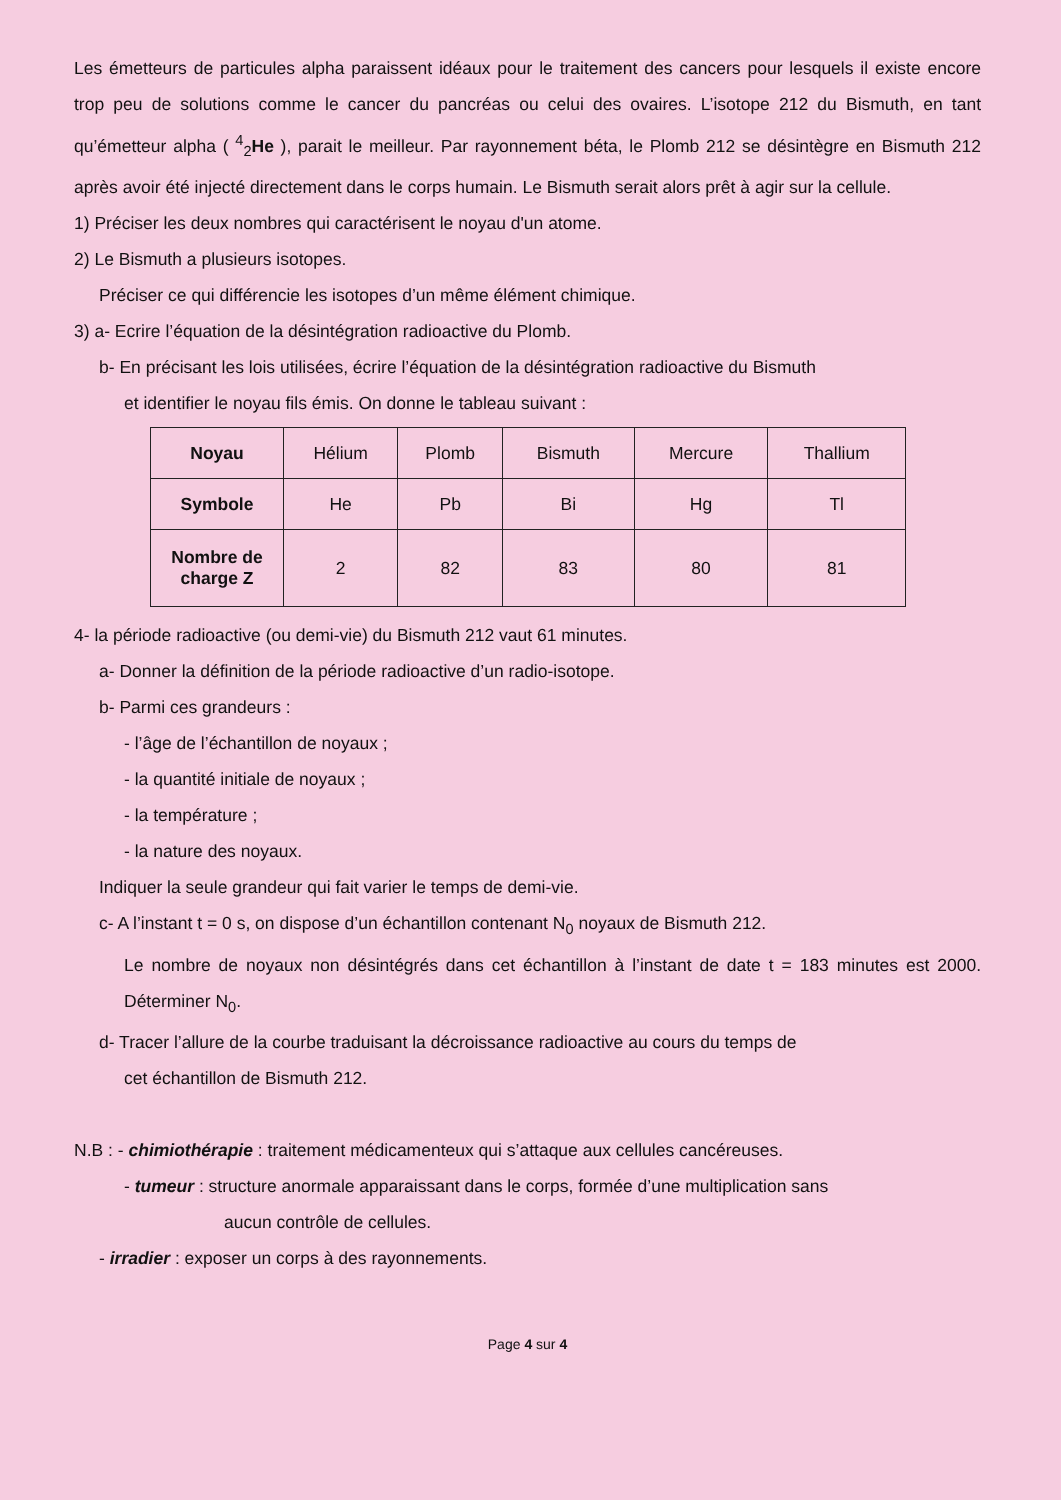Les émetteurs de particules alpha paraissent idéaux pour le traitement des cancers pour lesquels il existe encore trop peu de solutions comme le cancer du pancréas ou celui des ovaires. L’isotope 212 du Bismuth, en tant qu’émetteur alpha ( <sup>4</sup><sub>2</sub>He ), parait le meilleur. Par rayonnement béta, le Plomb 212 se désintègre en Bismuth 212 après avoir été injecté directement dans le corps humain. Le Bismuth serait alors prêt à agir sur la cellule.
1) Préciser les deux nombres qui caractérisent le noyau d'un atome.
2) Le Bismuth a plusieurs isotopes.
Préciser ce qui différencie les isotopes d’un même élément chimique.
3) a- Ecrire l’équation de la désintégration radioactive du Plomb.
b- En précisant les lois utilisées, écrire l’équation de la désintégration radioactive du Bismuth
et identifier le noyau fils émis. On donne le tableau suivant :
| Noyau | Hélium | Plomb | Bismuth | Mercure | Thallium |
| Symbole | He | Pb | Bi | Hg | Tl |
| Nombre de charge Z | 2 | 82 | 83 | 80 | 81 |
4- la période radioactive (ou demi-vie) du Bismuth 212 vaut 61 minutes.
a- Donner la définition de la période radioactive d’un radio-isotope.
b- Parmi ces grandeurs :
- l’âge de l’échantillon de noyaux ;
- la quantité initiale de noyaux ;
- la température ;
- la nature des noyaux.
Indiquer la seule grandeur qui fait varier le temps de demi-vie.
c- A l’instant t = 0 s, on dispose d’un échantillon contenant N<sub>0</sub> noyaux de Bismuth 212.
Le nombre de noyaux non désintégrés dans cet échantillon à l’instant de date t = 183 minutes est 2000. Déterminer N<sub>0</sub>.
d- Tracer l’allure de la courbe traduisant la décroissance radioactive au cours du temps de
cet échantillon de Bismuth 212.
N.B : - chimiothérapie : traitement médicamenteux qui s’attaque aux cellules cancéreuses.
- tumeur : structure anormale apparaissant dans le corps, formée d’une multiplication sans
aucun contrôle de cellules.
- irradier : exposer un corps à des rayonnements.
Page 4 sur 4